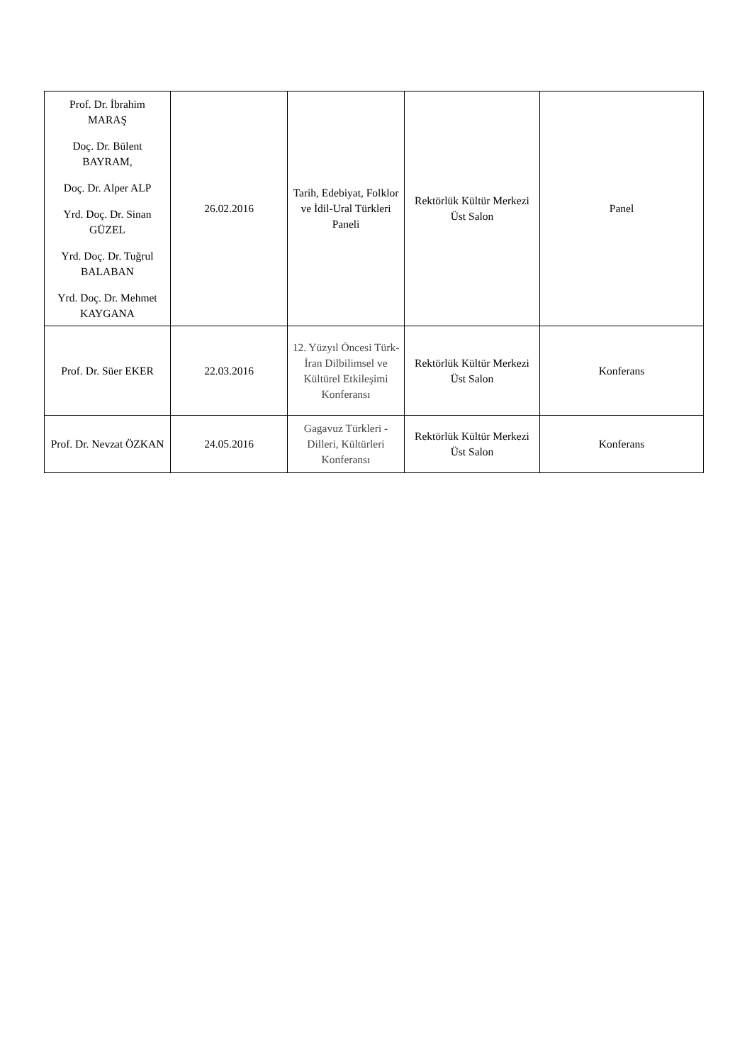| Prof. Dr. İbrahim MARAŞ Doç. Dr. Bülent BAYRAM, Doç. Dr. Alper ALP Yrd. Doç. Dr. Sinan GÜZEL Yrd. Doç. Dr. Tuğrul BALABAN Yrd. Doç. Dr. Mehmet KAYGANA | 26.02.2016 | Tarih, Edebiyat, Folklor ve İdil-Ural Türkleri Paneli | Rektörlük Kültür Merkezi Üst Salon | Panel |
| Prof. Dr. Süer EKER | 22.03.2016 | 12. Yüzyıl Öncesi Türk-İran Dilbilimsel ve Kültürel Etkileşimi Konferansı | Rektörlük Kültür Merkezi Üst Salon | Konferans |
| Prof. Dr. Nevzat ÖZKAN | 24.05.2016 | Gagavuz Türkleri - Dilleri, Kültürleri Konferansı | Rektörlük Kültür Merkezi Üst Salon | Konferans |